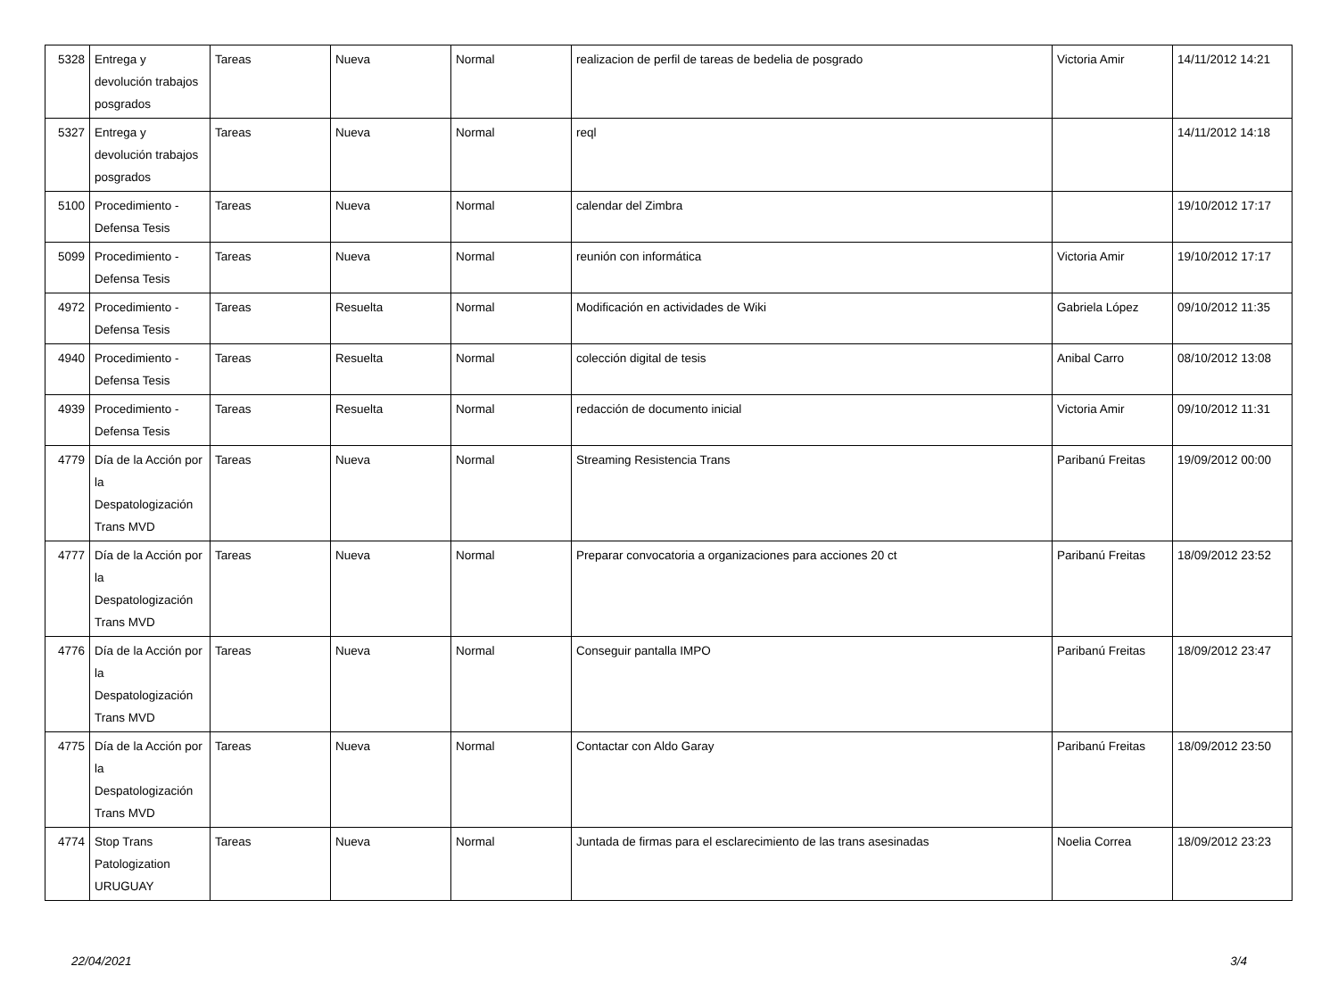| 5328 | Entrega y devolución trabajos posgrados | Tareas | Nueva | Normal | realizacion de perfil de tareas de bedelia de posgrado | Victoria Amir | 14/11/2012 14:21 |
| 5327 | Entrega y devolución trabajos posgrados | Tareas | Nueva | Normal | reql | | 14/11/2012 14:18 |
| 5100 | Procedimiento - Defensa Tesis | Tareas | Nueva | Normal | calendar del Zimbra | | 19/10/2012 17:17 |
| 5099 | Procedimiento - Defensa Tesis | Tareas | Nueva | Normal | reunión con informática | Victoria Amir | 19/10/2012 17:17 |
| 4972 | Procedimiento - Defensa Tesis | Tareas | Resuelta | Normal | Modificación en actividades de Wiki | Gabriela López | 09/10/2012 11:35 |
| 4940 | Procedimiento - Defensa Tesis | Tareas | Resuelta | Normal | colección digital de tesis | Anibal Carro | 08/10/2012 13:08 |
| 4939 | Procedimiento - Defensa Tesis | Tareas | Resuelta | Normal | redacción de documento inicial | Victoria Amir | 09/10/2012 11:31 |
| 4779 | Día de la Acción por la Despatologización Trans MVD | Tareas | Nueva | Normal | Streaming Resistencia Trans | Paribanú Freitas | 19/09/2012 00:00 |
| 4777 | Día de la Acción por la Despatologización Trans MVD | Tareas | Nueva | Normal | Preparar convocatoria a organizaciones para acciones 20 ct | Paribanú Freitas | 18/09/2012 23:52 |
| 4776 | Día de la Acción por la Despatologización Trans MVD | Tareas | Nueva | Normal | Conseguir pantalla IMPO | Paribanú Freitas | 18/09/2012 23:47 |
| 4775 | Día de la Acción por la Despatologización Trans MVD | Tareas | Nueva | Normal | Contactar con Aldo Garay | Paribanú Freitas | 18/09/2012 23:50 |
| 4774 | Stop Trans Patologization URUGUAY | Tareas | Nueva | Normal | Juntada de firmas para el esclarecimiento de las trans asesinadas | Noelia Correa | 18/09/2012 23:23 |
22/04/2021 3/4